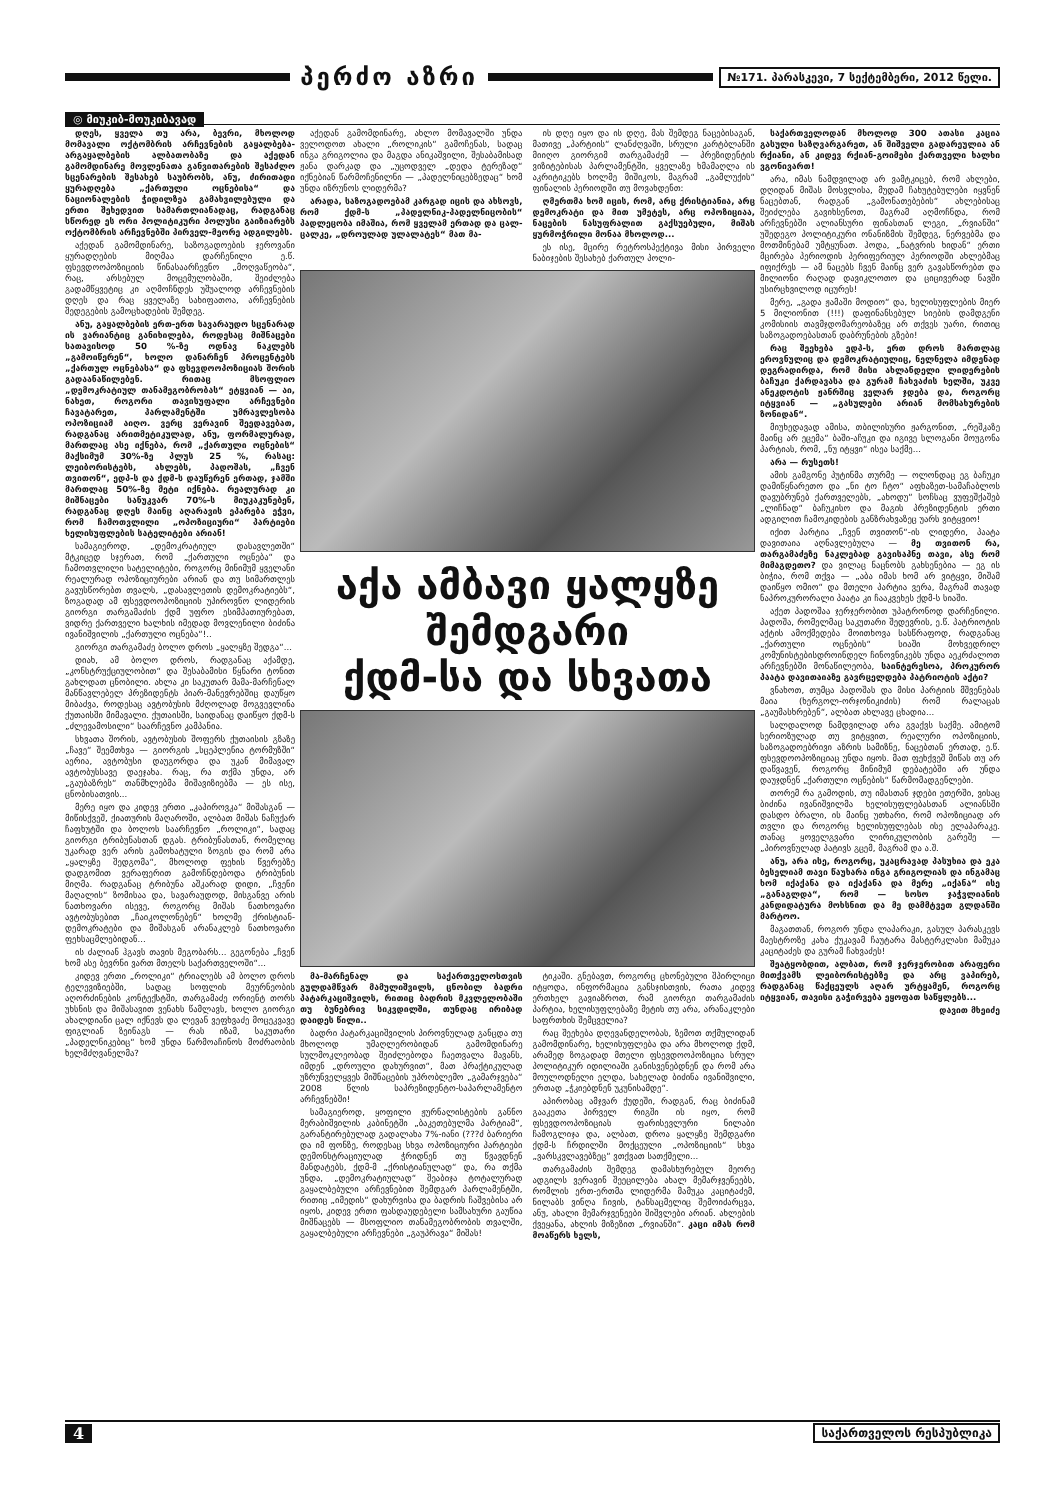პერძო აზრი
№171. პარასკევი, 7 სექტემბერი, 2012 წელი.
◎ მიუკიბ-მოუკიბავად
დღეს, ყველა თუ არა, ბევრი, მხოლოდ მომავალი ოქტომბრის არჩევნების გაყალბება-არგაყალბების ალბათობაზე და აქედან გამომდინარე მოვლენათა განვითარების შესაძლო სცენარების შესახებ საუბრობს, ანუ, ძირითადი ყურადღება „ქართული ოცნებისა“ და ნაციონალების ჭიდილზეა გამახვილებული და ერთი შეხედვით სამართლიანადაც, რადგანაც სწორედ ეს ორი პოლიტიკური პოლუსი გაიზიარებს ოქტომბრის არჩევნებში პირველ-მეორე ადგილებს.
აქედან გამომდინარე, საზოგადოების ჯეროვანი ყურადღების მიღმაა დარჩენილი ე.წ. ფსევდოოპოზიციის წინასაარჩევნო „მოღვაწეობა“, რაც, არსებულ მოცემულობაში, შეიძლება გადამწყვეტიც კი აღმოჩნდეს უშუალოდ არჩევნების დღეს და რაც ყველაზე სახიფათოა, არჩევნების შედეგების გამოცხადების შემდეგ.
ანუ, გაყალბების ერთ-ერთ სავარაუდო სცენარად ის ვარიანტიც განიხილება, როდესაც მიშნაცები სათავისოდ 50 %-ზე ოდნავ ნაკლებს „გამოიწერენ“, ხოლო დანარჩენ პროცენტებს „ქართულ ოცნებასა“ და ფსევდოოპოზიციას შორის გადაანაწილებენ. რითაც მსოფლიო „დემოკრატიულ თანამეგობრობას“ ეტყვიან — აი, ნახეთ, როგორი თავისუფალი არჩევნები ჩავატარეთ, პარლამენტში უმრავლესობა ოპოზიციამ აიღო. ვერც ვერავინ შეედავებათ, რადგანაც არითმეტიკულად, ანუ, ფორმალურად, მართლაც ასე იქნება, რომ „ქართული ოცნების“ მაქსიმუმ 30%-ზე პლუს 25 %, რასაც: ლეიბორისტებს, ახლებს, პადოშას, „ჩვენ თვითონ“, ედპ-ს და ქდმ-ს დაუწერენ ერთად, ჯამში მართლაც 50%-ზე მეტი იქნება. რეალურად კი მიშნაცები სანუკვარ 70%-ს მიუკაკუნებენ, რადგანაც დღეს მაინც აღარავის ეპარება ეჭვი, რომ ჩამოთვლილი „ოპოზიციური“ პარტიები ხელისუფლების სატელიტები არიან!
სამაგიეროდ, „დემოკრატიულ დასავლეთში“ მტკიცედ სჯერათ, რომ „ქართული ოცნება“ და ჩამოთვლილი სატელიტები, როგორც მინიმუმ ყველანი რეალურად ოპოზიციურები არიან და თუ სიმართლეს გავუსწორებთ თვალს, „დასავლეთის დემოკრატიებს“, ზოგადად ამ ფსევდოოპოზიციის უპიროვნო ლიდერის გიორგი თარგამაძის ქდმ უფრო ესიმპათიურებათ, ვიდრე ქართველი ხალხის იმედად მოვლენილი ბიძინა ივანიშვილის „ქართული ოცნება“!..
გიორგი თარგამაძე ბოლო დროს „ყალყზე შედგა“...
დიახ, ამ ბოლო დროს, რადგანაც აქამდე, „კონსტრუქციულობით“ და შესაბამისი წყნარი ტონით გახლდათ ცნობილი. ახლა კი საკუთარ მამა-მარჩენალ მანწავლებელ პრეზიდენტს პიარ-მანევრებშიც დაუწყო მიბაძვა, როდესაც ავტობუსის მძღოლად მოგვევლინა ქუთაისში მიმავალი. ქუთაისში, საიდანაც დაიწყო ქდმ-ს „ძლევამოსილი“ საარჩევნო კამპანია.
სხვათა შორის, ავტობუსის შოფერს ქუთაისის გზაზე „ჩავე“ შეემთხვა — გიორგის „სცეპლენია ტორმუზში“ აერია, ავტობუსი დაუგორდა და უკან მიმავალ ავტობუსსავე დაეჯახა. რაც, რა თქმა უნდა, არ „გაუბაზრეს“ თანმხლებმა მიშავიზიებმა — ეს ისე, ცნობისათვის...
მერე იყო და კიდევ ერთი „კაპიროვკა“ მიშასგან — მიწისქვეშ, ქიათურის მაღაროში, ალბათ მიშას ნაჩუქარ ჩაფხუტში და ბოლოს საარჩევნო „როლიკი“, სადაც გიორგი ტრიბუნასთან დგას. ტრიბუნასთან, რომელიც უკარად ვერ არის გამოხატული ზოგის და რომ არა „ყალყზე შედგომა“, მხოლოდ ფეხის წვერებზე დადგომით ვერაფერით გამოჩნდებოდა ტრიბუნის მიღმა. რადგანაც ტრიბუნა აშკარად დიდი, „ჩვენი მაღალის“ ზომისაა და, სავარაუდოდ, მისგანვე არის ნათხოვარი ისევე, როგორც მიშას ნათხოვარი ავტობუსებით „ჩაიკოლონებენ“ ხოლმე ქრისტიან-დემოკრატები და მიშასგან არანაკლებ ნათხოვარი ფეხსაცმლებიდან...
ის ძალიან ჰგავს თავის მეგობარს... გეგონება „ჩვენ ხომ ასე ბევრნი ვართ მთელს საქართველოში“...
კიდევ ერთი „როლიკი“ ტრიალებს ამ ბოლო დროს ტელევიზიებში, სადაც სოფლის მეურნეობის აღორძინების კონტექსტში, თარგამაძე ორიენტ თორს უხსნის და მიშასავით ვენახს წამლავს, ხოლო გიორგი ახალდიანი ცალ იქნევს და ლევან ვეფხვაძე მოცეკვავე ფიგლიან ზეინაგს — რას იზამ, საკუთარი „პადელნიკებიც“ ხომ უნდა წარმოაჩინოს მოძრაობის ხელმძღვანელმა?
აქედან გამომდინარე, ახლო მომავალში უნდა ველოდოთ ახალი „როლიკის“ გამოჩენას, სადაც ინგა გრიგოლია და მაგდა ანიკაშვილი, შესაბამისად ჟანა დარკად და „უცოდველ „დედა ტერეზად“ იქნებიან წარმოჩენილნი — „პადელნიცებზედაც“ ხომ უნდა იზრუნოს ლიდერმა?
არადა, საზოგადოებამ კარგად იცის და ახსოვს, რომ ქდმ-ს „პადელნიკ-პადელნიცობის“ პადლეცობა იმაშია, რომ ყველამ ერთად და ცალ-ცალკე, „დროულად ულალატეს“ მათ მა-
ის დღე იყო და ის დღე, მას შემდეგ ნაცებისაგან, მათივე „პარტიის“ ლანძღვაში, სრული კარტბლანში მიიღო გიორგიმ თარგამაძემ — პრეზიდენტის ვიზიტებისას პარლამენტში, ყველაზე ხმამაღლა ის აკრიტიკებს ხოლმე მიშიკოს, მაგრამ „გამლუქის“ ფინალის პერიოდში თუ მოვახდენთ:
ღმერთმა ხომ იცის, რომ, არც ქრისტიანია, არც დემოკრატი და მით უმეტეს, არც ოპოზიციაა, ნაცების ნასუფრალით გაქსუებული, მიშას ყურმოჭრილი მონაა მხოლოდ...
ეს ისე, მცირე რეტროსპექტივა მისი პირველი ნაბიჯების შესახებ ქართულ პოლი-
აქა ამბავი ყალყზე შემდგარი
ქდმ-სა და სხვათა
მა-მარჩენალ და საქართველოსთვის გულდამწვარ მამულიშვილს, ცნობილ ბადრი პატარკაციშვილს, რითიც ბადრის მკვლელობაში თუ ბუნებრივ სიკვდილში, თუნდაც ირიბად დაიდეს წილი..
ბადრი პატარკაციშვილის პიროვნულად განცდა თუ მხოლოდ უმაღლერობიდან გამომდინარე სულმოკლეობად შეიძლებოდა ჩაეთვალა მავანს, იმდენ „დროული დახურვით“, მათ პრაქტიკულად უზრუნველყვეს მიშნაცების უპრობლემო „გამარჯვება“ 2008 წლის საპრეზიდენტო-საპარლამენტო არჩევნებში!
სამაგიეროდ, ყოფილი ჟურნალისტების განნო მერაბიშვილის კაბინეტში „ბაკეთებულმა პარტიამ“, გარანტირებულად გადალახა 7%-იანი (???ძ ბარიერი და იმ ფონზე, როდესაც სხვა ოპოზიციური პარტიები დემონსტრაციულად ჭრიდნენ თუ წვავდნენ მანდატებს, ქდმ-მ „ქრისტიანულად“ და, რა თქმა უნდა, „დემოკრატიულად“ შეაბიჯა ტოტალურად გაყალბებული არჩევნებით შემდგარ პარლამენტში, რითიც „იმედის“ დახურვისა და ბადრის ჩაშვებისა არ იყოს, კიდევ ერთი ფასდაუდებელი სამსახური გაუწია მიშნაცებს — მსოფლიო თანამეგობრობის თვალში, გაყალბებული არჩევნები „გაუპრავა“ მიშას!
ტიკაში. გნებავთ, როგორც ცხონებული შპირლიცი იტყოდა, ინფორმაცია განსჯისთვის, რათა კიდევ ერთხელ გავიაზროთ, რამ გიორგი თარგამაძის პარტია, ხელისუფლებაზე მეტის თუ არა, არანაკლები საფრთხის შემცველია?
რაც შეეხება დღევანდელობას, ზემოთ თქმულიდან გამომდინარე, ხელისუფლება და არა მხოლოდ ქდმ, არამედ ზოგადად მთელი ფსევდოოპოზიცია სრულ პოლიტიკურ იდილიაში განისვენებდნენ და რომ არა მოულოდნელი ელდა, სახელად ბიძინა ივანიშვილი, ერთად „ჭკიებდნენ უკუნისამდე“.
აპირობაც ამჯვარ ქუდეში, რადგან, რაც ბიძინამ გააკეთა პირველ რიგში ის იყო, რომ ფსევდოოპოზიციას ფარისევლური ნილაბი ჩამოგლიჯა და, ალბათ, დროა ყალყზე შემდგარი ქდმ-ს ჩრდილში მოქცეული „ოპოზიციის“ სხვა „ვარსკვლავებზეც“ ვთქვათ სათქმელი...
თარგამაძის შემდეგ დამასხურებულ მეორე ადგილს ვერავინ შეეცილება ახალ მემარჯვენეებს, რომლის ერთ-ერთმა ლიდერმა მამუკა კაციტაძემ, ნილაბს ვინღა ჩივის, ტანსაცმელიც შემოიძარცვა, ანუ, ახალი მემარჯვენეები შიშვლები არიან. ახლების ქვეყანა, ახლის მიზეზით „რვიანში“. კაცი იმას რომ მოაწერს ხელს,
საქართველოდან მხოლოდ 300 ათასი კაცია გასული საზღვარგარეთ, ან შიშველი გადარეულია ან რქიანი, ან კიდევ რქიან-გოიმები ქართველი ხალხი ვგონივართ!
არა, იმას ნამდვილად არ ვამტკიცებ, რომ ახლები, დღიდან მიშას მოსვლისა, მუდამ ჩახუტებულები იყვნენ ნაცებთან, რადგან „გამონათებების“ ახლებისაც შეიძლება გავიხსენოთ, მაგრამ აღმოჩნდა, რომ არჩევნებში ალიანსური ფინასთან ლეგი, „რვიანში“ უშედეგო პოლიტიკური ონანიზმის შემდეგ, ნერვებმა და მოთმინებამ უმტყუნათ. ჰოდა, „ნატვრის ხიდან“ ერთი მცირება პერიოდის პერიფერიულ პერიოდში ახლებმაც იფიქრეს — ამ ნაცებს ჩვენ მაინც ვერ გავასწორებთ და მილიონი რაღად დავიკლოთო და ციცივერად ნავში უსირცხვილოდ იცურეს!
მერე, „გადა ჟამაში მოდიო“ და, ხელისუფლების მიერ 5 მილიონით (!!!) დაფინანსებულ სიების დამდგენი კომისიის თავმჯდომარეობაზეც არ თქვეს უარი, რითიც საზოგადოებასთან დაბრუნების გზები!
რაც შეეხება ედპ-ს, ერთ დროს მართლაც ეროვნულიც და დემოკრატიულიც, ნელნელა იმდენად დეგრადირდა, რომ მისი ახლანდელი ლიდერების ბაჩუკი ქარდავასა და გურამ ჩახვაძის ხელში, უკვე ანეკდოტის ჟანრშიც ველარ ჯდება და, როგორც იტყვიან — „გასულები არიან მომსახურების ზონიდან“.
მიუხედავად ამისა, თბილისური ჟარგონით, „რეშკაზე მაინც არ ეცემა“ ბაში-აჩუკი და იგივე სლოგანი მოუგონა პარტიას, რომ, „ნუ იტყვი“ ისეა საქმე...
არა — რუსეთს!
ამის გამგონე პუტინმა თურმე — ოლონდაც ეგ ბაჩუკი დამიწყნარეთო და „ნი ტო ჩტო“ აფხაზეთ-სამაჩაბლოს დავუბრუნებ ქართველებს, „ახოდუ“ სოჩსაც ვუფეშქაშებ „ლიჩნად“ ბაჩუკისო და მაგის პრეზიდენტის ერთი ადგილით ჩამოკიდების განზრახვაზეც უარს ვიტყვიო!
იქით პარტია „ჩვენ თვითონ“-ის ლიდერი, პაატა დავითაია აღნავლებულა — მე თვითონ რა, თარგამაძეზე ნაკლებად გავისაპნე თავი, ასე რომ მიმაგდეთო? და ვილაც ნაცნობს გახსენებია — ეგ ის ბიჭია, რომ თქვა — „აბა იმას ხომ არ ვიტყვი, მიშამ დაიწყო ომიო“ და მთელი პარტია ვერა, მაგრამ თავად ნაპროკურორალი პაატა კი ჩააკვეხეს ქდმ-ს სიაში.
აქეთ პადოშაა ჯერჯერობით უპატრონოდ დარჩენილი. პადოშა, რომელმაც საკუთარი შედევრის, ე.წ. პატრიოტის აქტის ამოქმედება მოითხოვა სასწრაფოდ, რადგანაც „ქართული ოცნების“ სიაში მოხვედრილ კომუნისტებისდროინდელ ჩინოვნიკებს უნდა აეკრძალოთ არჩევნებში მონაწილეობა, საინტერესოა, პროკურორ პაატა დავითაიაზე გავრცელდება პატრიოტის აქტი?
ვნახოთ, თუმცა პადოშას და მისი პარტიის მშვენებას მაია (ხერგოლ-ორჯონიკიძის) რომ რალაცას „გაუმასხრებენ“, ალბათ ახლავე ცხადია...
სალდალოდ ნამდვილად არა გვაქვს საქმე. ამიტომ სერიოზულად თუ ვიტყვით, რეალური ოპოზიციის, საზოგადოებრივი აზრის სამიზნე, ნაცებთან ერთად, ე.წ. ფსევდოოპოზიციაც უნდა იყოს. მათ ფეხქვეშ მიწას თუ არ დაწვავენ, როგორც მინიმუმ დებატებში არ უნდა დაუჯდნენ „ქართული ოცნების“ წარმომადგენლები.
თორემ რა გამოდის, თუ იმასთან ჯდები ეთერში, ვისაც ბიძინა ივანიშვილმა ხელისუფლებასთან ალიანსში დასდო ბრალი, ის მაინც უთხარი, რომ ოპოზიციად არ თვლი და როგორც ხელისუფლებას ისე ელაპარაკე. თანაც ყოველგვარი ლირიკულობის გარეშე — „პიროვნულად პატივს გცემ, მაგრამ და ა.შ.
ანუ, არა ისე, როგორც, უკაცრავად პასუხია და ეკა ბესელიამ თავი წაუხარა ინგა გრიგოლიას და ინგამაც ხომ იქაქანა და იქაქანა და მერე „იქანა“ ისე „განაგლდა“, რომ — სოსო ჯაჭვლიანის კანდიდატურა მოხსნით და მე დამმტვეთ გლდანში მარტოო.
მაგათთან, როგორ უნდა ლაპარაკი, გასულ პარასკევს მაესტროზე კახა ქუკავამ ჩაუტარა მასტერკლასი მამუკა კაციტაძეს და გურამ ჩახვაძეს!
შეატყობდით, ალბათ, რომ ჯერჯერობით არაფერი მითქვამს ლეიბორისტებზე და არც ვაპირებ, რადგანაც წაქცეულს აღარ ურტყამენ, როგორც იტყვიან, თავისი გაჭირვება ეყოფათ საწყლებს...
დავით მხეიძე
4 საქართველოს რესპუბლიკა